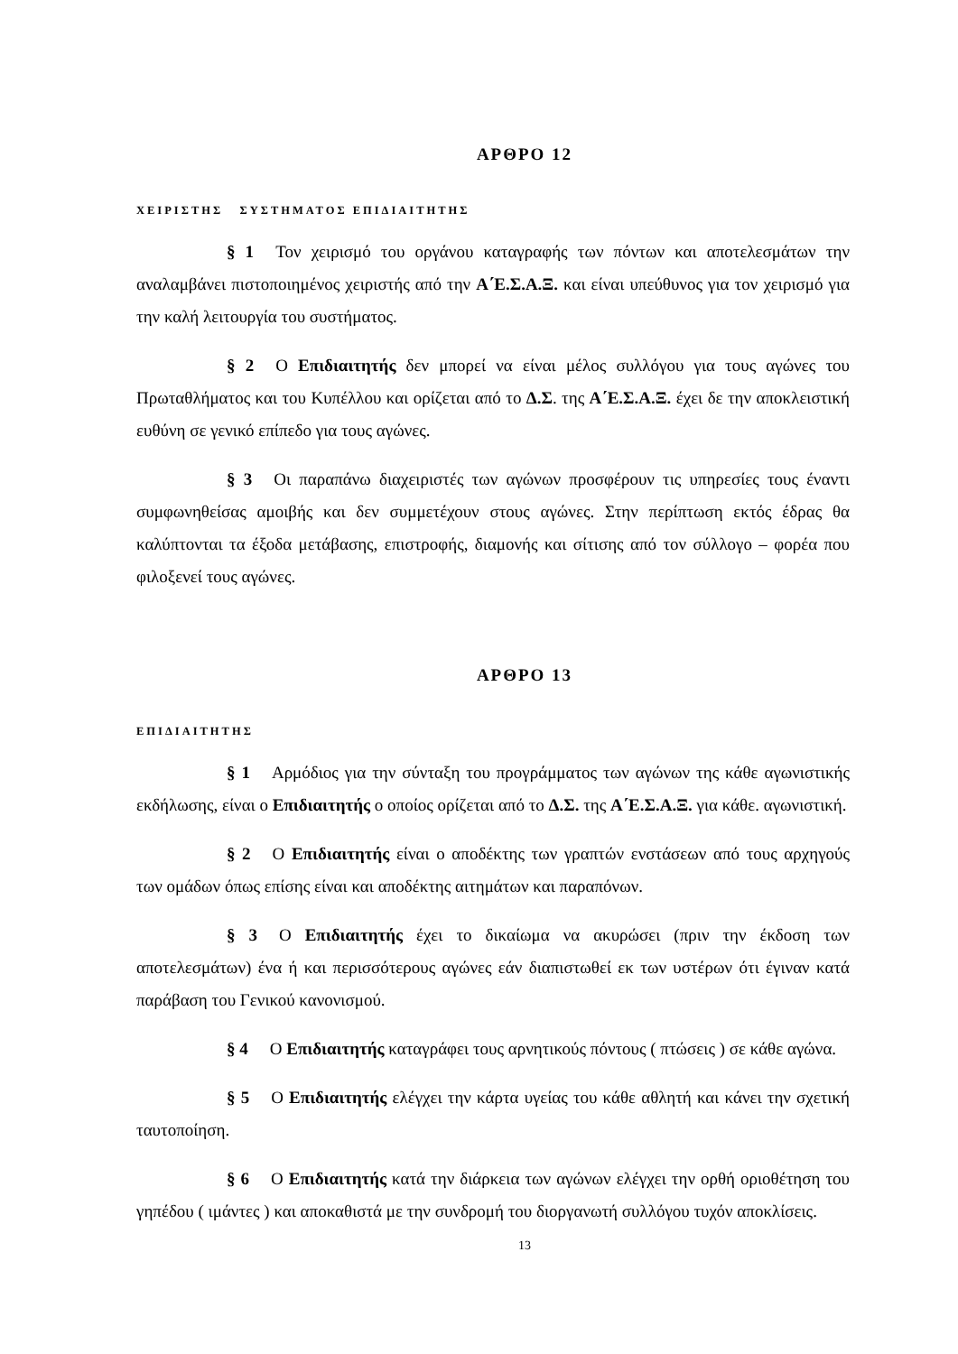ΑΡΘΡΟ 12
ΧΕΙΡΙΣΤΗΣ ΣΥΣΤΗΜΑΤΟΣ ΕΠΙΔΙΑΙΤΗΤΗΣ
§ 1 Τον χειρισμό του οργάνου καταγραφής των πόντων και αποτελεσμάτων την αναλαμβάνει πιστοποιημένος χειριστής από την Α΄Ε.Σ.Α.Ξ. και είναι υπεύθυνος για τον χειρισμό για την καλή λειτουργία του συστήματος.
§ 2 Ο Επιδιαιτητής δεν μπορεί να είναι μέλος συλλόγου για τους αγώνες του Πρωταθλήματος και του Κυπέλλου και ορίζεται από το Δ.Σ. της Α΄Ε.Σ.Α.Ξ. έχει δε την αποκλειστική ευθύνη σε γενικό επίπεδο για τους αγώνες.
§ 3 Οι παραπάνω διαχειριστές των αγώνων προσφέρουν τις υπηρεσίες τους έναντι συμφωνηθείσας αμοιβής και δεν συμμετέχουν στους αγώνες. Στην περίπτωση εκτός έδρας θα καλύπτονται τα έξοδα μετάβασης, επιστροφής, διαμονής και σίτισης από τον σύλλογο – φορέα που φιλοξενεί τους αγώνες.
ΑΡΘΡΟ 13
ΕΠΙΔΙΑΙΤΗΤΗΣ
§ 1 Αρμόδιος για την σύνταξη του προγράμματος των αγώνων της κάθε αγωνιστικής εκδήλωσης, είναι ο Επιδιαιτητής ο οποίος ορίζεται από το Δ.Σ. της Α΄Ε.Σ.Α.Ξ. για κάθε. αγωνιστική.
§ 2 Ο Επιδιαιτητής είναι ο αποδέκτης των γραπτών ενστάσεων από τους αρχηγούς των ομάδων όπως επίσης είναι και αποδέκτης αιτημάτων και παραπόνων.
§ 3 Ο Επιδιαιτητής έχει το δικαίωμα να ακυρώσει (πριν την έκδοση των αποτελεσμάτων) ένα ή και περισσότερους αγώνες εάν διαπιστωθεί εκ των υστέρων ότι έγιναν κατά παράβαση του Γενικού κανονισμού.
§ 4 Ο Επιδιαιτητής καταγράφει τους αρνητικούς πόντους ( πτώσεις ) σε κάθε αγώνα.
§ 5 Ο Επιδιαιτητής ελέγχει την κάρτα υγείας του κάθε αθλητή και κάνει την σχετική ταυτοποίηση.
§ 6 Ο Επιδιαιτητής κατά την διάρκεια των αγώνων ελέγχει την ορθή οριοθέτηση του γηπέδου ( ιμάντες ) και αποκαθιστά με την συνδρομή του διοργανωτή συλλόγου τυχόν αποκλίσεις.
13